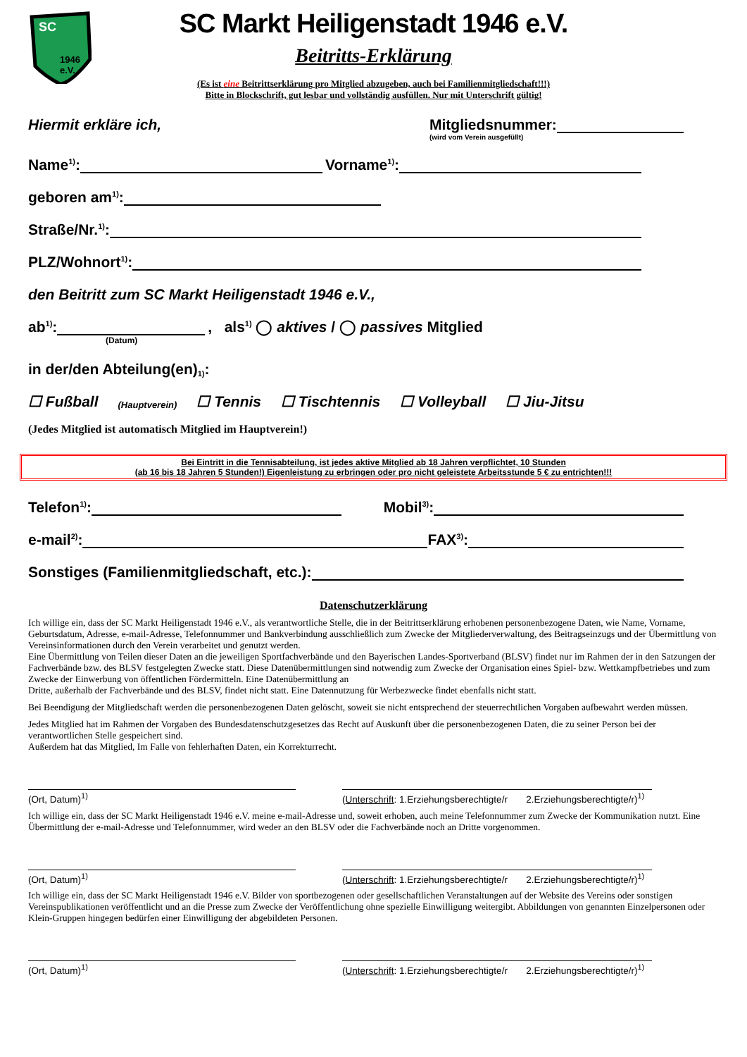SC
1946
e.V.
SC Markt Heiligenstadt 1946 e.V.
Beitritts-Erklärung
(Es ist eine Beitrittserklärung pro Mitglied abzugeben, auch bei Familienmitgliedschaft!!!)
Bitte in Blockschrift, gut lesbar und vollständig ausfüllen. Nur mit Unterschrift gültig!
Hiermit erkläre ich, Mitgliedsnummer:
(wird vom Verein ausgefüllt)
Name<sup>1)</sup>: Vorname<sup>1)</sup>:
geboren am<sup>1)</sup>:
Straße/Nr.<sup>1)</sup>:
PLZ/Wohnort<sup>1)</sup>:
den Beitritt zum SC Markt Heiligenstadt 1946 e.V.,
ab<sup>1)</sup>: , als<sup>1)</sup> ◯ aktives / ◯ passives Mitglied
(Datum)
in der/den Abteilung(en)<sup>1)</sup>:
☐ Fußball (Hauptverein) ☐ Tennis ☐ Tischtennis ☐ Volleyball ☐ Jiu-Jitsu
(Jedes Mitglied ist automatisch Mitglied im Hauptverein!)
Bei Eintritt in die Tennisabteilung, ist jedes aktive Mitglied ab 18 Jahren verpflichtet, 10 Stunden
(ab 16 bis 18 Jahren 5 Stunden!) Eigenleistung zu erbringen oder pro nicht geleistete Arbeitsstunde 5 € zu entrichten!!!
Telefon<sup>1)</sup>: Mobil<sup>3)</sup>:
e-mail<sup>2)</sup>: FAX<sup>3)</sup>:
Sonstiges (Familienmitgliedschaft, etc.):
Datenschutzerklärung
Ich willige ein, dass der SC Markt Heiligenstadt 1946 e.V., als verantwortliche Stelle, die in der Beitrittserklärung erhobenen personenbezogene Daten, wie Name, Vorname, Geburtsdatum, Adresse, e-mail-Adresse, Telefonnummer und Bankverbindung ausschließlich zum Zwecke der Mitgliederverwaltung, des Beitragseinzugs und der Übermittlung von Vereinsinformationen durch den Verein verarbeitet und genutzt werden.
Eine Übermittlung von Teilen dieser Daten an die jeweiligen Sportfachverbände und den Bayerischen Landes-Sportverband (BLSV) findet nur im Rahmen der in den Satzungen der Fachverbände bzw. des BLSV festgelegten Zwecke statt. Diese Datenübermittlungen sind notwendig zum Zwecke der Organisation eines Spiel- bzw. Wettkampfbetriebes und zum Zwecke der Einwerbung von öffentlichen Fördermitteln. Eine Datenübermittlung an
Dritte, außerhalb der Fachverbände und des BLSV, findet nicht statt. Eine Datennutzung für Werbezwecke findet ebenfalls nicht statt.
Bei Beendigung der Mitgliedschaft werden die personenbezogenen Daten gelöscht, soweit sie nicht entsprechend der steuerrechtlichen Vorgaben aufbewahrt werden müssen.
Jedes Mitglied hat im Rahmen der Vorgaben des Bundesdatenschutzgesetzes das Recht auf Auskunft über die personenbezogenen Daten, die zu seiner Person bei der verantwortlichen Stelle gespeichert sind.
Außerdem hat das Mitglied, Im Falle von fehlerhaften Daten, ein Korrekturrecht.
(Ort, Datum)<sup>1)</sup>
(Unterschrift: 1.Erziehungsberechtigte/r 2.Erziehungsberechtigte/r)<sup>1)</sup>
Ich willige ein, dass der SC Markt Heiligenstadt 1946 e.V. meine e-mail-Adresse und, soweit erhoben, auch meine Telefonnummer zum Zwecke der Kommunikation nutzt. Eine Übermittlung der e-mail-Adresse und Telefonnummer, wird weder an den BLSV oder die Fachverbände noch an Dritte vorgenommen.
(Ort, Datum)<sup>1)</sup>
(Unterschrift: 1.Erziehungsberechtigte/r 2.Erziehungsberechtigte/r)<sup>1)</sup>
Ich willige ein, dass der SC Markt Heiligenstadt 1946 e.V. Bilder von sportbezogenen oder gesellschaftlichen Veranstaltungen auf der Website des Vereins oder sonstigen Vereinspublikationen veröffentlicht und an die Presse zum Zwecke der Veröffentlichung ohne spezielle Einwilligung weitergibt. Abbildungen von genannten Einzelpersonen oder Klein-Gruppen hingegen bedürfen einer Einwilligung der abgebildeten Personen.
(Ort, Datum)<sup>1)</sup>
(Unterschrift: 1.Erziehungsberechtigte/r 2.Erziehungsberechtigte/r)<sup>1)</sup>